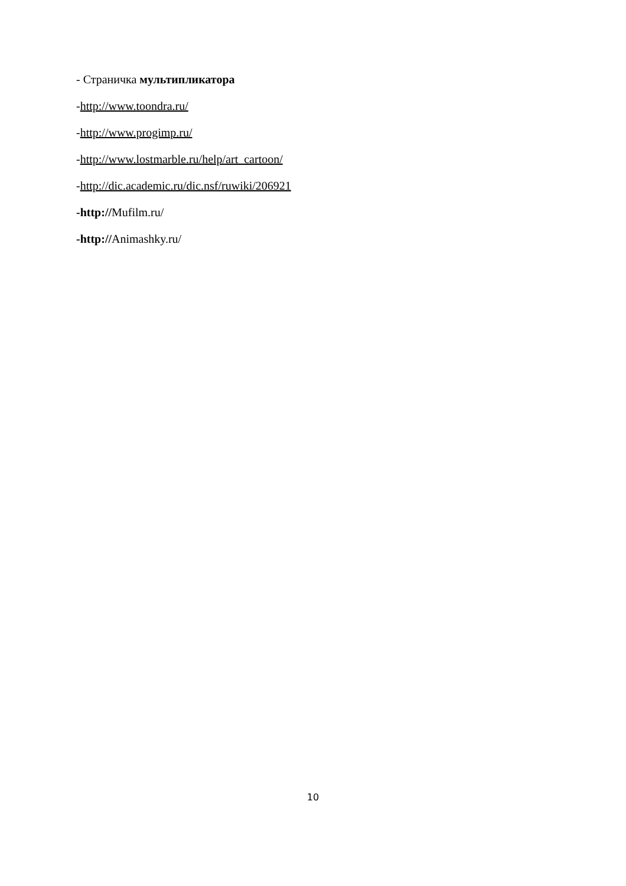- Страничка мультипликатора
-http://www.toondra.ru/
-http://www.progimp.ru/
-http://www.lostmarble.ru/help/art_cartoon/
-http://dic.academic.ru/dic.nsf/ruwiki/206921
-http://Mufilm.ru/
-http://Animashky.ru/
10